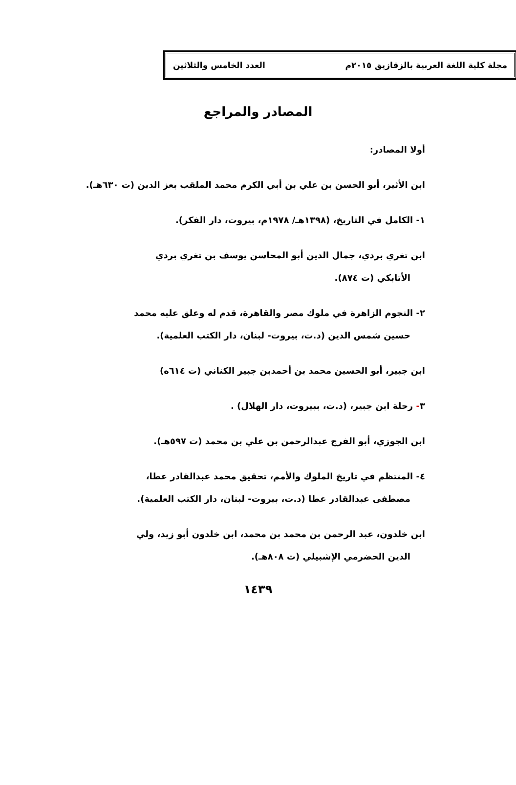مجلة كلية اللغة العربية بالزقازيق ٢٠١٥م العدد الخامس والثلاثين
المصادر والمراجع
أولا المصادر:
ابن الأثير، أبو الحسن بن علي بن أبي الكرم محمد الملقب بعز الدين (ت ٦٣٠هـ).
١- الكامل في التاريخ، (١٣٩٨هـ/ ١٩٧٨م، بيروت، دار الفكر).
ابن تغري بردي، جمال الدين أبو المحاسن يوسف بن تغري بردي
الأتابكي (ت ٨٧٤).
٢- النجوم الزاهرة في ملوك مصر والقاهرة، قدم له وعلق عليه محمد
حسين شمس الدين (د.ت، بيروت- لبنان، دار الكتب العلمية).
ابن جبير، أبو الحسين محمد بن أحمدبن جبير الكناني (ت ٦١٤ه)
٣- رحلة ابن جبير، (د.ت، ببيروت، دار الهلال) .
ابن الجوزي، أبو الفرج عبدالرحمن بن علي بن محمد (ت ٥٩٧هـ).
٤- المنتظم في تاريخ الملوك والأمم، تحقيق محمد عبدالقادر عطا،
مصطفى عبدالقادر عطا (د.ت، بيروت- لبنان، دار الكتب العلمية).
ابن خلدون، عبد الرحمن بن محمد بن محمد، ابن خلدون أبو زيد، ولي
الدين الحضرمي الإشبيلي (ت ٨٠٨هـ).
١٤٣٩